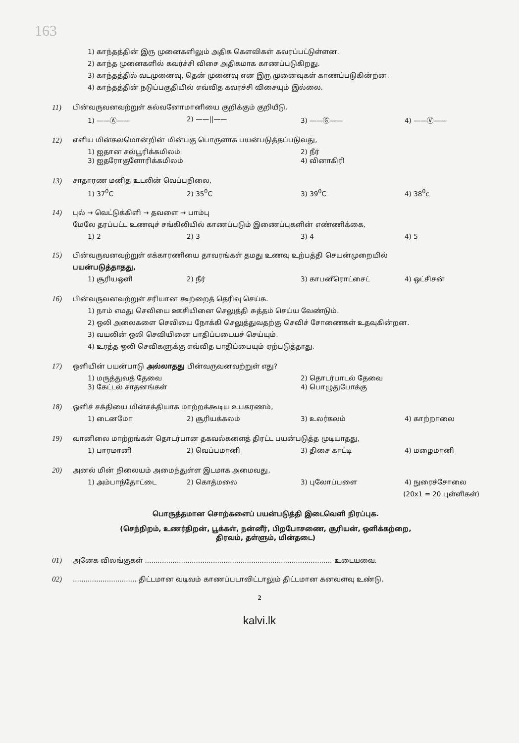163
1) காந்தத்தின் இரு முனைகளிலும் அதிக கௌவிகள் கவரப்பட்டுள்ளன.
2) காந்த முனைகளில் கவர்ச்சி விசை அதிகமாக காணப்படுகிறது.
3) காந்தத்தில் வடமுனைவு, தென் முனைவு என இரு முனைவுகள் காணப்படுகின்றன.
4) காந்தத்தின் நடுப்பகுதியில் எவ்வித கவரச்சி விசையும் இல்லை.
11) பின்வருவனவற்றுள் கல்வனோமானியை குறிக்கும் குறியீடு,
1) ——Ⓐ—— 2) ——||—— 3) ——Ⓖ—— 4) ——Ⓥ——
12) எளிய மின்கலமொன்றின் மின்பகு பொருளாக பயன்படுத்தப்படுவது,
1) ஐதான சல்பூரிக்கமிலம் 2) நீர் 3) ஐதரோகுளோரிக்கமிலம் 4) வினாகிரி
13) சாதாரண மனித உடலின் வெப்பநிலை,
1) 37<sup>0</sup>C 2) 35<sup>0</sup>C 3) 39<sup>0</sup>C 4) 38<sup>0</sup>c
14) புல் → வெட்டுக்கிளி → தவளை → பாம்பு
மேலே தரப்பட்ட உணவுச் சங்கிலியில் காணப்படும் இணைப்புகளின் எண்ணிக்கை,
1) 2 2) 3 3) 4 4) 5
15) பின்வருவனவற்றுள் எக்காரணியை தாவரங்கள் தமது உணவு உற்பத்தி செயன்முறையில்
பயன்படுத்தாதது,
1) சூரியஒளி 2) நீர் 3) காபனீரொட்சைட் 4) ஒட்சிசன்
16) பின்வருவனவற்றுள் சரியான கூற்றைத் தெரிவு செய்க.
1) நாம் எமது செவியை ஊசியினை செலுத்தி சுத்தம் செய்ய வேண்டும்.
2) ஒலி அலைகளை செவியை நோக்கி செலுத்துவதற்கு செவிச் சோணைகள் உதவுகின்றன.
3) வயலின் ஒலி செவியினை பாதிப்படையச் செய்யும்.
4) உரத்த ஒலி செவிகளுக்கு எவ்வித பாதிப்பையும் ஏற்படுத்தாது.
17) ஒளியின் பயன்பாடு அல்லாதது பின்வருவனவற்றுள் எது?
1) மருத்துவத் தேவை 2) தொடர்பாடல் தேவை 3) கேட்டல் சாதனங்கள் 4) பொழுதுபோக்கு
18) ஒளிச் சக்தியை மின்சக்தியாக மாற்றக்கூடிய உபகரணம்,
1) டைனமோ 2) சூரியக்கலம் 3) உலர்கலம் 4) காற்றாலை
19) வானிலை மாற்றங்கள் தொடர்பான தகவல்களைத் திரட்ட பயன்படுத்த முடியாதது,
1) பாரமானி 2) வெப்பமானி 3) திசை காட்டி 4) மழைமானி
20) அனல் மின் நிலையம் அமைந்துள்ள இடமாக அமைவது,
1) அம்பாந்தோட்டை 2) கொத்மலை 3) புலோப்பளை 4) நுரைச்சோலை
(20x1 = 20 புள்ளிகள்)
பொருத்தமான சொற்களைப் பயன்படுத்தி இடைவெளி நிரப்புக.
(செந்நிறம், உணர்திறன், பூக்கள், நன்னீர், பிறபோசணை, சூரியன், ஒளிக்கற்றை,
திரவம், தள்ளும், மின்தடை)
01) அனேக விலங்குகள் ........................................................................................ உடையவை.
02).............................. திட்டமான வடிவம் காணப்படாவிட்டாலும் திட்டமான கனவளவு உண்டு.
2
kalvi.lk